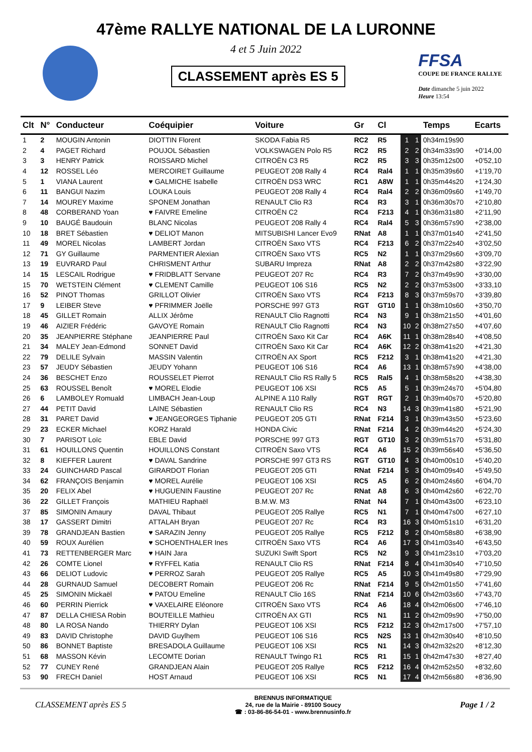47ème RALLYE NATIONAL DE LA LURONNE
4 et 5 Juin 2022
CLASSEMENT après ES 5
FFSA
COUPE DE FRANCE RALLYE
Date dimanche 5 juin 2022
Heure 13:54
| Clt | N° | Conducteur | Coéquipier | Voiture | Gr | Cl | | | Temps | Ecarts |
| --- | --- | --- | --- | --- | --- | --- | --- | --- | --- | --- |
| 1 | 2 | MOUGIN Antonin | DIOTTIN Florent | SKODA Fabia R5 | RC2 | R5 | 1 | 1 | 0h34m19s90 | |
| 2 | 4 | PAGET Richard | POUJOL Sébastien | VOLKSWAGEN Polo R5 | RC2 | R5 | 2 | 2 | 0h34m33s90 | +0'14,00 |
| 3 | 3 | HENRY Patrick | ROISSARD Michel | CITROËN C3 R5 | RC2 | R5 | 3 | 3 | 0h35m12s00 | +0'52,10 |
| 4 | 12 | ROSSEL Léo | MERCOIRET Guillaume | PEUGEOT 208 Rally 4 | RC4 | Ral4 | 1 | 1 | 0h35m39s60 | +1'19,70 |
| 5 | 1 | VIANA Laurent | ♥ GALMICHE Isabelle | CITROËN DS3 WRC | RC1 | A8W | 1 | 1 | 0h35m44s20 | +1'24,30 |
| 6 | 11 | BANGUI Nazim | LOUKA Louis | PEUGEOT 208 Rally 4 | RC4 | Ral4 | 2 | 2 | 0h36m09s60 | +1'49,70 |
| 7 | 14 | MOUREY Maxime | SPONEM Jonathan | RENAULT Clio R3 | RC4 | R3 | 3 | 1 | 0h36m30s70 | +2'10,80 |
| 8 | 48 | CORBERAND Yoan | ♥ FAIVRE Emeline | CITROËN C2 | RC4 | F213 | 4 | 1 | 0h36m31s80 | +2'11,90 |
| 9 | 10 | BAUGÉ Baudouin | BLANC Nicolas | PEUGEOT 208 Rally 4 | RC4 | Ral4 | 5 | 3 | 0h36m57s90 | +2'38,00 |
| 10 | 18 | BRET Sébastien | ♥ DELIOT Manon | MITSUBISHI Lancer Evo9 | RNat | A8 | 1 | 1 | 0h37m01s40 | +2'41,50 |
| 11 | 49 | MOREL Nicolas | LAMBERT Jordan | CITROËN Saxo VTS | RC4 | F213 | 6 | 2 | 0h37m22s40 | +3'02,50 |
| 12 | 71 | GY Guillaume | PARMENTIER Alexian | CITROËN Saxo VTS | RC5 | N2 | 1 | 1 | 0h37m29s60 | +3'09,70 |
| 13 | 19 | EUVRARD Paul | CHRISMENT Arthur | SUBARU Impreza | RNat | A8 | 2 | 2 | 0h37m42s80 | +3'22,90 |
| 14 | 15 | LESCAIL Rodrigue | ♥ FRIDBLATT Servane | PEUGEOT 207 Rc | RC4 | R3 | 7 | 2 | 0h37m49s90 | +3'30,00 |
| 15 | 70 | WETSTEIN Clément | ♥ CLEMENT Camille | PEUGEOT 106 S16 | RC5 | N2 | 2 | 2 | 0h37m53s00 | +3'33,10 |
| 16 | 52 | PINOT Thomas | GRILLOT Olivier | CITROËN Saxo VTS | RC4 | F213 | 8 | 3 | 0h37m59s70 | +3'39,80 |
| 17 | 9 | LEIBER Steve | ♥ PFRIMMER Joëlle | PORSCHE 997 GT3 | RGT | GT10 | 1 | 1 | 0h38m10s60 | +3'50,70 |
| 18 | 45 | GILLET Romain | ALLIX Jérôme | RENAULT Clio Ragnotti | RC4 | N3 | 9 | 1 | 0h38m21s50 | +4'01,60 |
| 19 | 46 | AIZIER Frédéric | GAVOYE Romain | RENAULT Clio Ragnotti | RC4 | N3 | 10 | 2 | 0h38m27s50 | +4'07,60 |
| 20 | 35 | JEANPIERRE Stéphane | JEANPIERRE Paul | CITROËN Saxo Kit Car | RC4 | A6K | 11 | 1 | 0h38m28s40 | +4'08,50 |
| 21 | 34 | MALEY Jean-Edmond | SONNET David | CITROËN Saxo Kit Car | RC4 | A6K | 12 | 2 | 0h38m41s20 | +4'21,30 |
| 22 | 79 | DELILE Sylvain | MASSIN Valentin | CITROËN AX Sport | RC5 | F212 | 3 | 1 | 0h38m41s20 | +4'21,30 |
| 23 | 57 | JEUDY Sébastien | JEUDY Yohann | PEUGEOT 106 S16 | RC4 | A6 | 13 | 1 | 0h38m57s90 | +4'38,00 |
| 24 | 36 | BESCHET Enzo | ROUSSELET Pierrot | RENAULT Clio RS Rally 5 | RC5 | Ral5 | 4 | 1 | 0h38m58s20 | +4'38,30 |
| 25 | 63 | ROUSSEL Benoît | ♥ MOREL Elodie | PEUGEOT 106 XSI | RC5 | A5 | 5 | 1 | 0h39m24s70 | +5'04,80 |
| 26 | 6 | LAMBOLEY Romuald | LIMBACH Jean-Loup | ALPINE A 110 Rally | RGT | RGT | 2 | 1 | 0h39m40s70 | +5'20,80 |
| 27 | 44 | PETIT David | LAINE Sébastien | RENAULT Clio RS | RC4 | N3 | 14 | 3 | 0h39m41s80 | +5'21,90 |
| 28 | 31 | PARET David | ♥ JEANGEORGES Tiphanie | PEUGEOT 205 GTI | RNat | F214 | 3 | 1 | 0h39m43s50 | +5'23,60 |
| 29 | 23 | ECKER Michael | KORZ Harald | HONDA Civic | RNat | F214 | 4 | 2 | 0h39m44s20 | +5'24,30 |
| 30 | 7 | PARISOT Loïc | EBLE David | PORSCHE 997 GT3 | RGT | GT10 | 3 | 2 | 0h39m51s70 | +5'31,80 |
| 31 | 61 | HOUILLONS Quentin | HOUILLONS Constant | CITROËN Saxo VTS | RC4 | A6 | 15 | 2 | 0h39m56s40 | +5'36,50 |
| 32 | 8 | KIEFFER Laurent | ♥ DAVAL Sandrine | PORSCHE 997 GT3 RS | RGT | GT10 | 4 | 3 | 0h40m00s10 | +5'40,20 |
| 33 | 24 | GUINCHARD Pascal | GIRARDOT Florian | PEUGEOT 205 GTI | RNat | F214 | 5 | 3 | 0h40m09s40 | +5'49,50 |
| 34 | 62 | FRANÇOIS Benjamin | ♥ MOREL Aurélie | PEUGEOT 106 XSI | RC5 | A5 | 6 | 2 | 0h40m24s60 | +6'04,70 |
| 35 | 20 | FELIX Abel | ♥ HUGUENIN Faustine | PEUGEOT 207 Rc | RNat | A8 | 6 | 3 | 0h40m42s60 | +6'22,70 |
| 36 | 22 | GILLET François | MATHIEU Raphaël | B.M.W. M3 | RNat | N4 | 7 | 1 | 0h40m43s00 | +6'23,10 |
| 37 | 85 | SIMONIN Amaury | DAVAL Thibaut | PEUGEOT 205 Rallye | RC5 | N1 | 7 | 1 | 0h40m47s00 | +6'27,10 |
| 38 | 17 | GASSERT Dimitri | ATTALAH Bryan | PEUGEOT 207 Rc | RC4 | R3 | 16 | 3 | 0h40m51s10 | +6'31,20 |
| 39 | 78 | GRANDJEAN Bastien | ♥ SARAZIN Jenny | PEUGEOT 205 Rallye | RC5 | F212 | 8 | 2 | 0h40m58s80 | +6'38,90 |
| 40 | 59 | ROUX Aurélien | ♥ SCHOENTHALER Ines | CITROËN Saxo VTS | RC4 | A6 | 17 | 3 | 0h41m03s40 | +6'43,50 |
| 41 | 73 | RETTENBERGER Marc | ♥ HAIN Jara | SUZUKI Swift Sport | RC5 | N2 | 9 | 3 | 0h41m23s10 | +7'03,20 |
| 42 | 26 | COMTE Lionel | ♥ RYFFEL Katia | RENAULT Clio RS | RNat | F214 | 8 | 4 | 0h41m30s40 | +7'10,50 |
| 43 | 66 | DELIOT Ludovic | ♥ PERROZ Sarah | PEUGEOT 205 Rallye | RC5 | A5 | 10 | 3 | 0h41m49s80 | +7'29,90 |
| 44 | 28 | GURNAUD Samuel | DECOBERT Romain | PEUGEOT 206 Rc | RNat | F214 | 9 | 5 | 0h42m01s50 | +7'41,60 |
| 45 | 25 | SIMONIN Mickaël | ♥ PATOU Emeline | RENAULT Clio 16S | RNat | F214 | 10 | 6 | 0h42m03s60 | +7'43,70 |
| 46 | 60 | PERRIN Pierrick | ♥ VAXELAIRE Eléonore | CITROËN Saxo VTS | RC4 | A6 | 18 | 4 | 0h42m06s00 | +7'46,10 |
| 47 | 87 | DELLA CHIESA Robin | BOUTEILLE Mathieu | CITROËN AX GTI | RC5 | N1 | 11 | 2 | 0h42m09s90 | +7'50,00 |
| 48 | 80 | LA ROSA Nando | THIERRY Dylan | PEUGEOT 106 XSI | RC5 | F212 | 12 | 3 | 0h42m17s00 | +7'57,10 |
| 49 | 83 | DAVID Christophe | DAVID Guylhem | PEUGEOT 106 S16 | RC5 | N2S | 13 | 1 | 0h42m30s40 | +8'10,50 |
| 50 | 86 | BONNET Baptiste | BRESADOLA Guillaume | PEUGEOT 106 XSI | RC5 | N1 | 14 | 3 | 0h42m32s20 | +8'12,30 |
| 51 | 68 | MASSON Kévin | LECOMTE Dorian | RENAULT Twingo R1 | RC5 | R1 | 15 | 1 | 0h42m47s30 | +8'27,40 |
| 52 | 77 | CUNEY René | GRANDJEAN Alain | PEUGEOT 205 Rallye | RC5 | F212 | 16 | 4 | 0h42m52s50 | +8'32,60 |
| 53 | 90 | FRECH Daniel | HOST Arnaud | PEUGEOT 106 XSI | RC5 | N1 | 17 | 4 | 0h42m56s80 | +8'36,90 |
CLASSEMENT après ES 5
BRENNUS INFORMATIQUE
24, rue de la Mairie - 89100 Soucy
☎ : 03-86-86-54-01 - www.brennusinfo.fr
Page 1 / 2